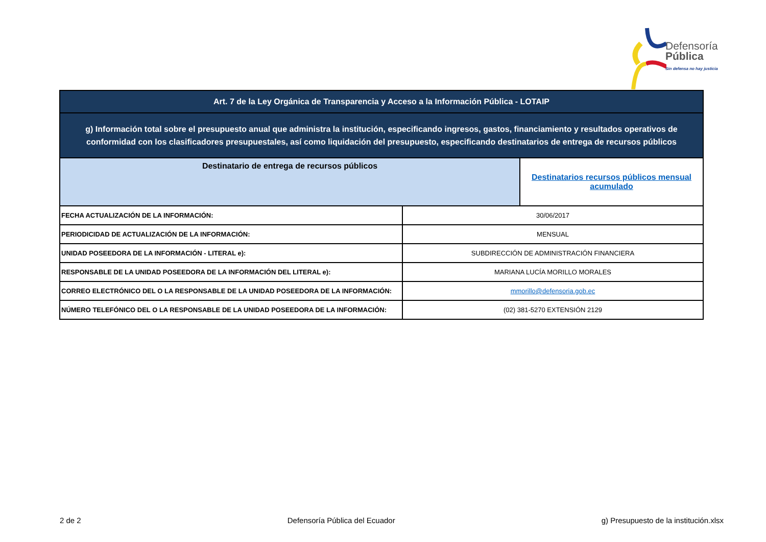Defensoría
Pública
Sin defensa no hay justicia
| Art. 7 de la Ley Orgánica de Transparencia y Acceso a la Información Pública - LOTAIP | | |
| g) Información total sobre el presupuesto anual que administra la institución, especificando ingresos, gastos, financiamiento y resultados operativos de conformidad con los clasificadores presupuestales, así como liquidación del presupuesto, especificando destinatarios de entrega de recursos públicos | | |
| Destinatario de entrega de recursos públicos | | Destinatarios recursos públicos mensual acumulado |
| FECHA ACTUALIZACIÓN DE LA INFORMACIÓN: | 30/06/2017 | |
| PERIODICIDAD DE ACTUALIZACIÓN DE LA INFORMACIÓN: | MENSUAL | |
| UNIDAD POSEEDORA DE LA INFORMACIÓN - LITERAL e): | SUBDIRECCIÓN DE ADMINISTRACIÓN FINANCIERA | |
| RESPONSABLE DE LA UNIDAD POSEEDORA DE LA INFORMACIÓN DEL LITERAL e): | MARIANA LUCÍA MORILLO MORALES | |
| CORREO ELECTRÓNICO DEL O LA RESPONSABLE DE LA UNIDAD POSEEDORA DE LA INFORMACIÓN: | mmorillo@defensoria.gob.ec | |
| NÚMERO TELEFÓNICO DEL O LA RESPONSABLE DE LA UNIDAD POSEEDORA DE LA INFORMACIÓN: | (02) 381-5270 EXTENSIÓN 2129 | |
2 de 2 Defensoría Pública del Ecuador g) Presupuesto de la institución.xlsx